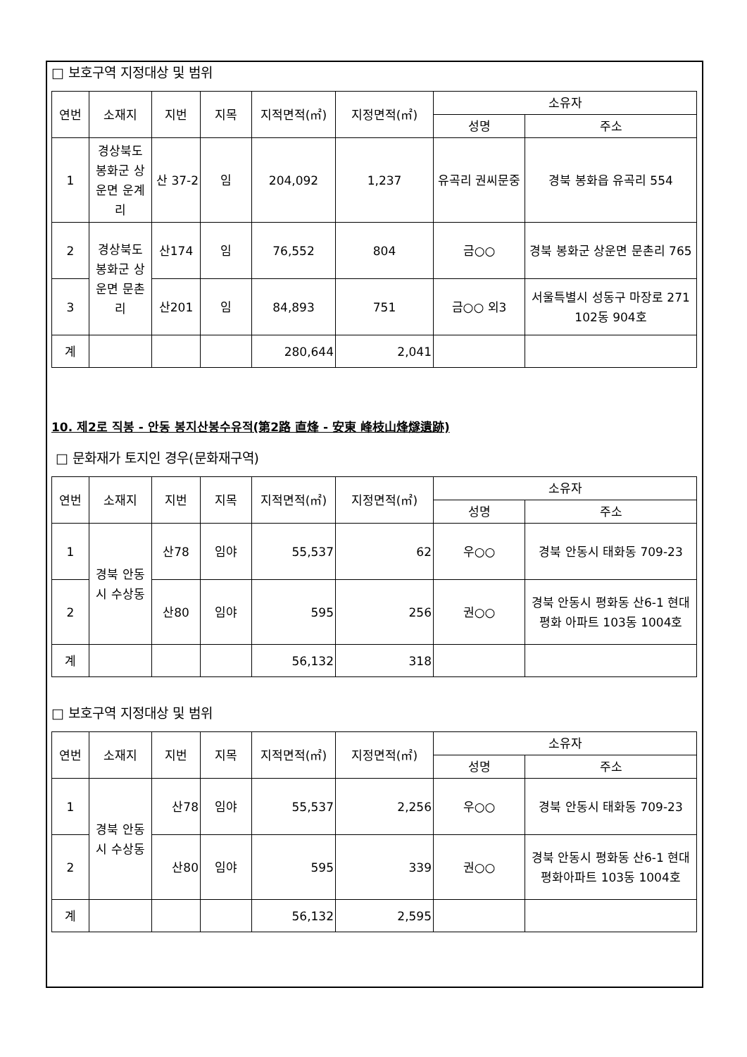□ 보호구역 지정대상 및 범위
| 연번 | 소재지 | 지번 | 지목 | 지적면적(㎡) | 지정면적(㎡) | 소유자 | |
| --- | --- | --- | --- | --- | --- | --- | --- |
| | | | | | | 성명 | 주소 |
| 1 | 경상북도 봉화군 상운면 운계리 | 산 37-2 | 임 | 204,092 | 1,237 | 유곡리 권씨문중 | 경북 봉화읍 유곡리 554 |
| 2 | 경상북도 봉화군 상운면 문촌리 | 산174 | 임 | 76,552 | 804 | 금○○ | 경북 봉화군 상운면 문촌리 765 |
| 3 | | 산201 | 임 | 84,893 | 751 | 금○○ 외3 | 서울특별시 성동구 마장로 271 102동 904호 |
| 계 | | | | 280,644 | 2,041 | | |
10. 제2로 직봉 - 안동 봉지산봉수유적(第2路 直烽 - 安東 峰枝山烽燧遺跡)
□ 문화재가 토지인 경우(문화재구역)
| 연번 | 소재지 | 지번 | 지목 | 지적면적(㎡) | 지정면적(㎡) | 소유자 | |
| --- | --- | --- | --- | --- | --- | --- | --- |
| | | | | | | 성명 | 주소 |
| 1 | 경북 안동시 수상동 | 산78 | 임야 | 55,537 | 62 | 우○○ | 경북 안동시 태화동 709-23 |
| 2 | | 산80 | 임야 | 595 | 256 | 권○○ | 경북 안동시 평화동 산6-1 현대평화 아파트 103동 1004호 |
| 계 | | | | 56,132 | 318 | | |
□ 보호구역 지정대상 및 범위
| 연번 | 소재지 | 지번 | 지목 | 지적면적(㎡) | 지정면적(㎡) | 소유자 | |
| --- | --- | --- | --- | --- | --- | --- | --- |
| | | | | | | 성명 | 주소 |
| 1 | 경북 안동시 수상동 | 산78 | 임야 | 55,537 | 2,256 | 우○○ | 경북 안동시 태화동 709-23 |
| 2 | | 산80 | 임야 | 595 | 339 | 권○○ | 경북 안동시 평화동 산6-1 현대평화아파트 103동 1004호 |
| 계 | | | | 56,132 | 2,595 | | |